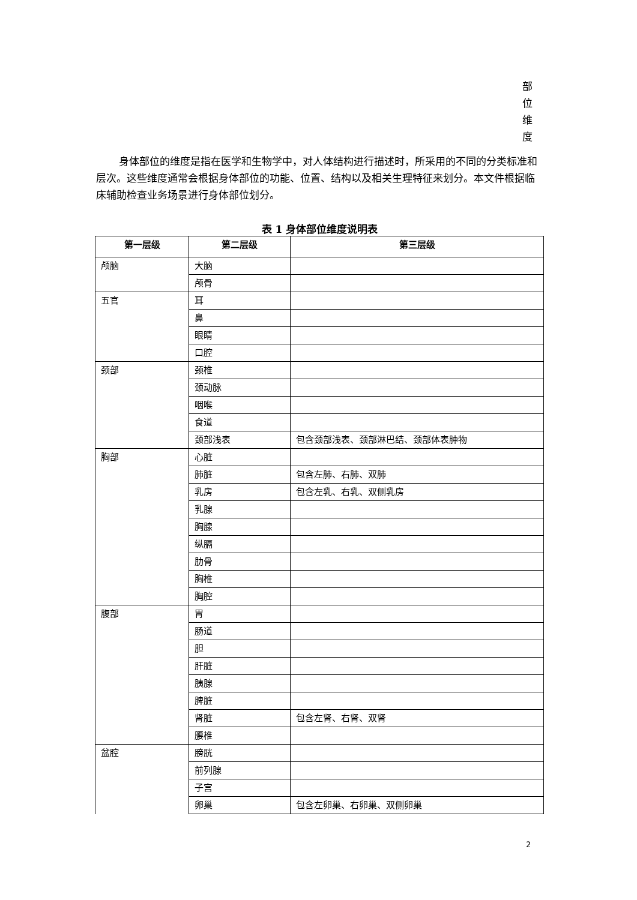部
位
维
度
身体部位的维度是指在医学和生物学中，对人体结构进行描述时，所采用的不同的分类标准和层次。这些维度通常会根据身体部位的功能、位置、结构以及相关生理特征来划分。本文件根据临床辅助检查业务场景进行身体部位划分。
表 1 身体部位维度说明表
| 第一层级 | 第二层级 | 第三层级 |
| --- | --- | --- |
| 颅脑 | 大脑 | |
| | 颅骨 | |
| 五官 | 耳 | |
| | 鼻 | |
| | 眼睛 | |
| | 口腔 | |
| 颈部 | 颈椎 | |
| | 颈动脉 | |
| | 咽喉 | |
| | 食道 | |
| | 颈部浅表 | 包含颈部浅表、颈部淋巴结、颈部体表肿物 |
| 胸部 | 心脏 | |
| | 肺脏 | 包含左肺、右肺、双肺 |
| | 乳房 | 包含左乳、右乳、双侧乳房 |
| | 乳腺 | |
| | 胸腺 | |
| | 纵膈 | |
| | 肋骨 | |
| | 胸椎 | |
| | 胸腔 | |
| 腹部 | 胃 | |
| | 肠道 | |
| | 胆 | |
| | 肝脏 | |
| | 胰腺 | |
| | 脾脏 | |
| | 肾脏 | 包含左肾、右肾、双肾 |
| | 腰椎 | |
| 盆腔 | 膀胱 | |
| | 前列腺 | |
| | 子宫 | |
| | 卵巢 | 包含左卵巢、右卵巢、双侧卵巢 |
2